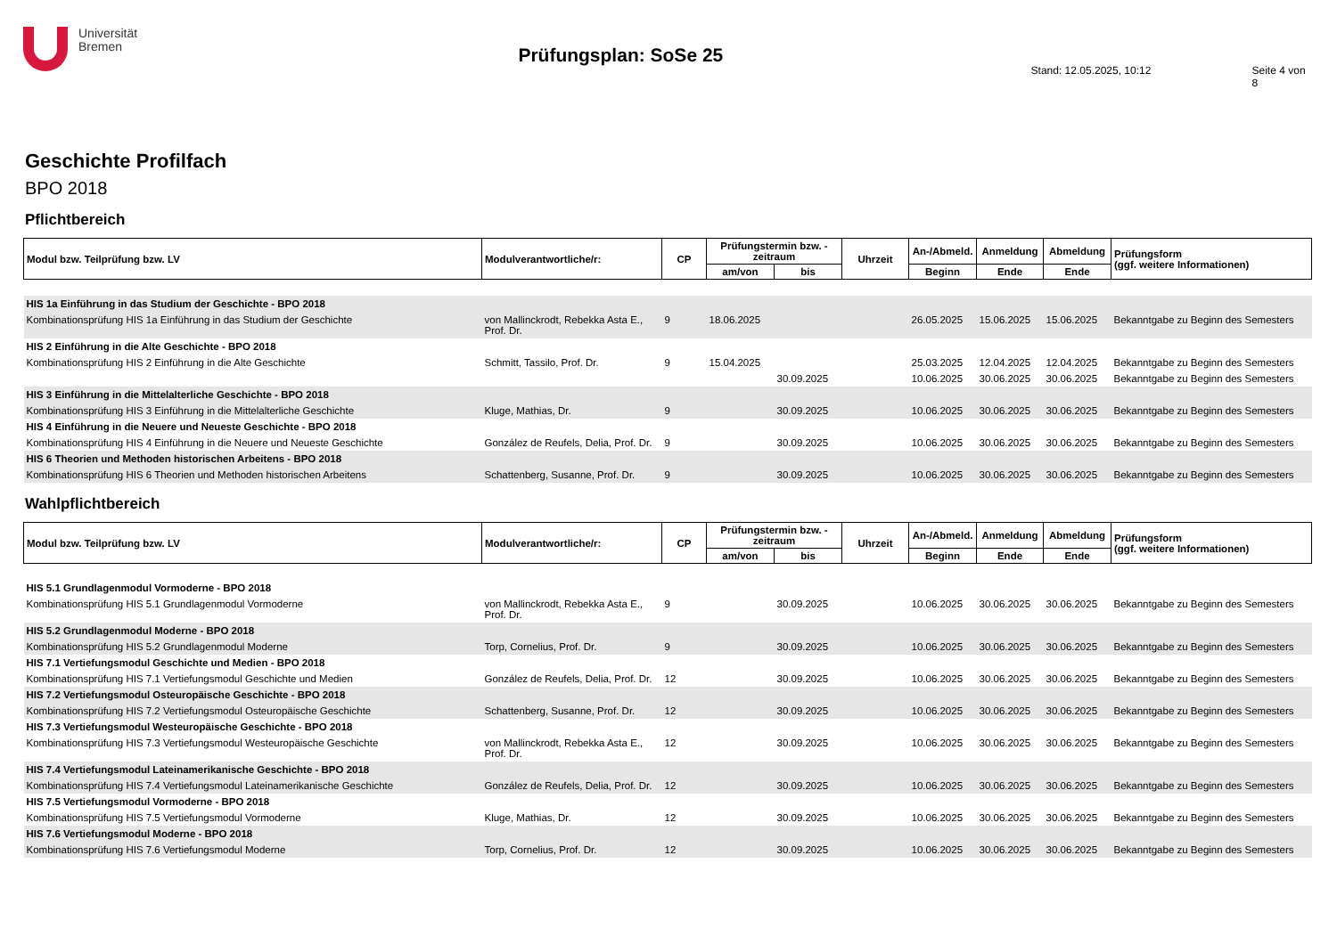Universität
Bremen
Prüfungsplan: SoSe 25
Stand: 12.05.2025, 10:12 Seite 4 von 8
Geschichte Profilfach
BPO 2018
Pflichtbereich
| Modul bzw. Teilprüfung bzw. LV | Modulverantwortliche/r: | CP | Prüfungstermin bzw. -zeitraum | | Uhrzeit | An-/Abmeld. | Anmeldung | Abmeldung | Prüfungsform (ggf. weitere Informationen) |
| --- | --- | --- | --- | --- | --- | --- | --- | --- | --- |
| | | | am/von | bis | | Beginn | Ende | Ende | |
| HIS 1a Einführung in das Studium der Geschichte - BPO 2018 | | | | | | | | | |
| Kombinationsprüfung HIS 1a Einführung in das Studium der Geschichte | von Mallinckrodt, Rebekka Asta E., Prof. Dr. | 9 | 18.06.2025 | | | 26.05.2025 | 15.06.2025 | 15.06.2025 | Bekanntgabe zu Beginn des Semesters |
| HIS 2 Einführung in die Alte Geschichte - BPO 2018 | | | | | | | | | |
| Kombinationsprüfung HIS 2 Einführung in die Alte Geschichte | Schmitt, Tassilo, Prof. Dr. | 9 | 15.04.2025 | | | 25.03.2025 | 12.04.2025 | 12.04.2025 | Bekanntgabe zu Beginn des Semesters |
| | | | | 30.09.2025 | | 10.06.2025 | 30.06.2025 | 30.06.2025 | Bekanntgabe zu Beginn des Semesters |
| HIS 3 Einführung in die Mittelalterliche Geschichte - BPO 2018 | | | | | | | | | |
| Kombinationsprüfung HIS 3 Einführung in die Mittelalterliche Geschichte | Kluge, Mathias, Dr. | 9 | | 30.09.2025 | | 10.06.2025 | 30.06.2025 | 30.06.2025 | Bekanntgabe zu Beginn des Semesters |
| HIS 4 Einführung in die Neuere und Neueste Geschichte - BPO 2018 | | | | | | | | | |
| Kombinationsprüfung HIS 4 Einführung in die Neuere und Neueste Geschichte | González de Reufels, Delia, Prof. Dr. | 9 | | 30.09.2025 | | 10.06.2025 | 30.06.2025 | 30.06.2025 | Bekanntgabe zu Beginn des Semesters |
| HIS 6 Theorien und Methoden historischen Arbeitens - BPO 2018 | | | | | | | | | |
| Kombinationsprüfung HIS 6 Theorien und Methoden historischen Arbeitens | Schattenberg, Susanne, Prof. Dr. | 9 | | 30.09.2025 | | 10.06.2025 | 30.06.2025 | 30.06.2025 | Bekanntgabe zu Beginn des Semesters |
Wahlpflichtbereich
| Modul bzw. Teilprüfung bzw. LV | Modulverantwortliche/r: | CP | Prüfungstermin bzw. -zeitraum | | Uhrzeit | An-/Abmeld. | Anmeldung | Abmeldung | Prüfungsform (ggf. weitere Informationen) |
| --- | --- | --- | --- | --- | --- | --- | --- | --- | --- |
| | | | am/von | bis | | Beginn | Ende | Ende | |
| HIS 5.1 Grundlagenmodul Vormoderne - BPO 2018 | | | | | | | | | |
| Kombinationsprüfung HIS 5.1 Grundlagenmodul Vormoderne | von Mallinckrodt, Rebekka Asta E., Prof. Dr. | 9 | | 30.09.2025 | | 10.06.2025 | 30.06.2025 | 30.06.2025 | Bekanntgabe zu Beginn des Semesters |
| HIS 5.2 Grundlagenmodul Moderne - BPO 2018 | | | | | | | | | |
| Kombinationsprüfung HIS 5.2 Grundlagenmodul Moderne | Torp, Cornelius, Prof. Dr. | 9 | | 30.09.2025 | | 10.06.2025 | 30.06.2025 | 30.06.2025 | Bekanntgabe zu Beginn des Semesters |
| HIS 7.1 Vertiefungsmodul Geschichte und Medien - BPO 2018 | | | | | | | | | |
| Kombinationsprüfung HIS 7.1 Vertiefungsmodul Geschichte und Medien | González de Reufels, Delia, Prof. Dr. | 12 | | 30.09.2025 | | 10.06.2025 | 30.06.2025 | 30.06.2025 | Bekanntgabe zu Beginn des Semesters |
| HIS 7.2 Vertiefungsmodul Osteuropäische Geschichte - BPO 2018 | | | | | | | | | |
| Kombinationsprüfung HIS 7.2 Vertiefungsmodul Osteuropäische Geschichte | Schattenberg, Susanne, Prof. Dr. | 12 | | 30.09.2025 | | 10.06.2025 | 30.06.2025 | 30.06.2025 | Bekanntgabe zu Beginn des Semesters |
| HIS 7.3 Vertiefungsmodul Westeuropäische Geschichte - BPO 2018 | | | | | | | | | |
| Kombinationsprüfung HIS 7.3 Vertiefungsmodul Westeuropäische Geschichte | von Mallinckrodt, Rebekka Asta E., Prof. Dr. | 12 | | 30.09.2025 | | 10.06.2025 | 30.06.2025 | 30.06.2025 | Bekanntgabe zu Beginn des Semesters |
| HIS 7.4 Vertiefungsmodul Lateinamerikanische Geschichte - BPO 2018 | | | | | | | | | |
| Kombinationsprüfung HIS 7.4 Vertiefungsmodul Lateinamerikanische Geschichte | González de Reufels, Delia, Prof. Dr. | 12 | | 30.09.2025 | | 10.06.2025 | 30.06.2025 | 30.06.2025 | Bekanntgabe zu Beginn des Semesters |
| HIS 7.5 Vertiefungsmodul Vormoderne - BPO 2018 | | | | | | | | | |
| Kombinationsprüfung HIS 7.5 Vertiefungsmodul Vormoderne | Kluge, Mathias, Dr. | 12 | | 30.09.2025 | | 10.06.2025 | 30.06.2025 | 30.06.2025 | Bekanntgabe zu Beginn des Semesters |
| HIS 7.6 Vertiefungsmodul Moderne - BPO 2018 | | | | | | | | | |
| Kombinationsprüfung HIS 7.6 Vertiefungsmodul Moderne | Torp, Cornelius, Prof. Dr. | 12 | | 30.09.2025 | | 10.06.2025 | 30.06.2025 | 30.06.2025 | Bekanntgabe zu Beginn des Semesters |